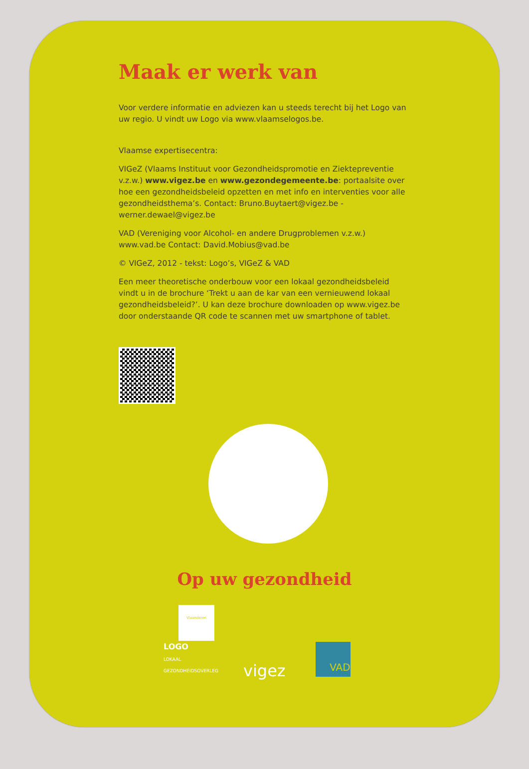Maak er werk van
Voor verdere informatie en adviezen kan u steeds terecht bij het Logo van uw regio. U vindt uw Logo via www.vlaamselogos.be.
Vlaamse expertisecentra:
VIGeZ (Vlaams Instituut voor Gezondheidspromotie en Ziektepreventie v.z.w.) www.vigez.be en www.gezondegemeente.be: portaalsite over hoe een gezondheidsbeleid opzetten en met info en interventies voor alle gezondheidsthema’s. Contact: Bruno.Buytaert@vigez.be - werner.dewael@vigez.be
VAD (Vereniging voor Alcohol- en andere Drugproblemen v.z.w.) www.vad.be Contact: David.Mobius@vad.be
© VIGeZ, 2012 - tekst: Logo’s, VIGeZ & VAD
Een meer theoretische onderbouw voor een lokaal gezondheidsbeleid vindt u in de brochure ‘Trekt u aan de kar van een vernieuwend lokaal gezondheidsbeleid?’. U kan deze brochure downloaden op www.vigez.be door onderstaande QR code te scannen met uw smartphone of tablet.
Op uw gezondheid
Vlaanderen
LOGO
LOKAAL GEZONDHEIDSOVERLEG
vigez
VAD